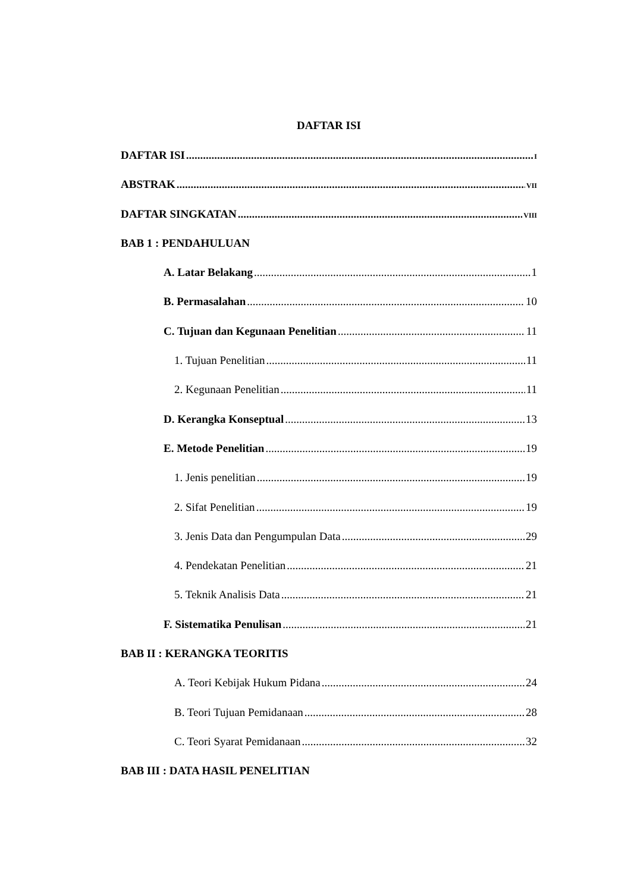DAFTAR ISI
DAFTAR ISI I
ABSTRAK VII
DAFTAR SINGKATAN VIII
BAB 1 : PENDAHULUAN
A. Latar Belakang 1
B. Permasalahan 10
C. Tujuan dan Kegunaan Penelitian 11
1. Tujuan Penelitian 11
2. Kegunaan Penelitian 11
D. Kerangka Konseptual 13
E. Metode Penelitian 19
1. Jenis penelitian 19
2. Sifat Penelitian 19
3. Jenis Data dan Pengumpulan Data 29
4. Pendekatan Penelitian 21
5. Teknik Analisis Data 21
F. Sistematika Penulisan 21
BAB II : KERANGKA TEORITIS
A. Teori Kebijak Hukum Pidana 24
B. Teori Tujuan Pemidanaan 28
C. Teori Syarat Pemidanaan 32
BAB III : DATA HASIL PENELITIAN